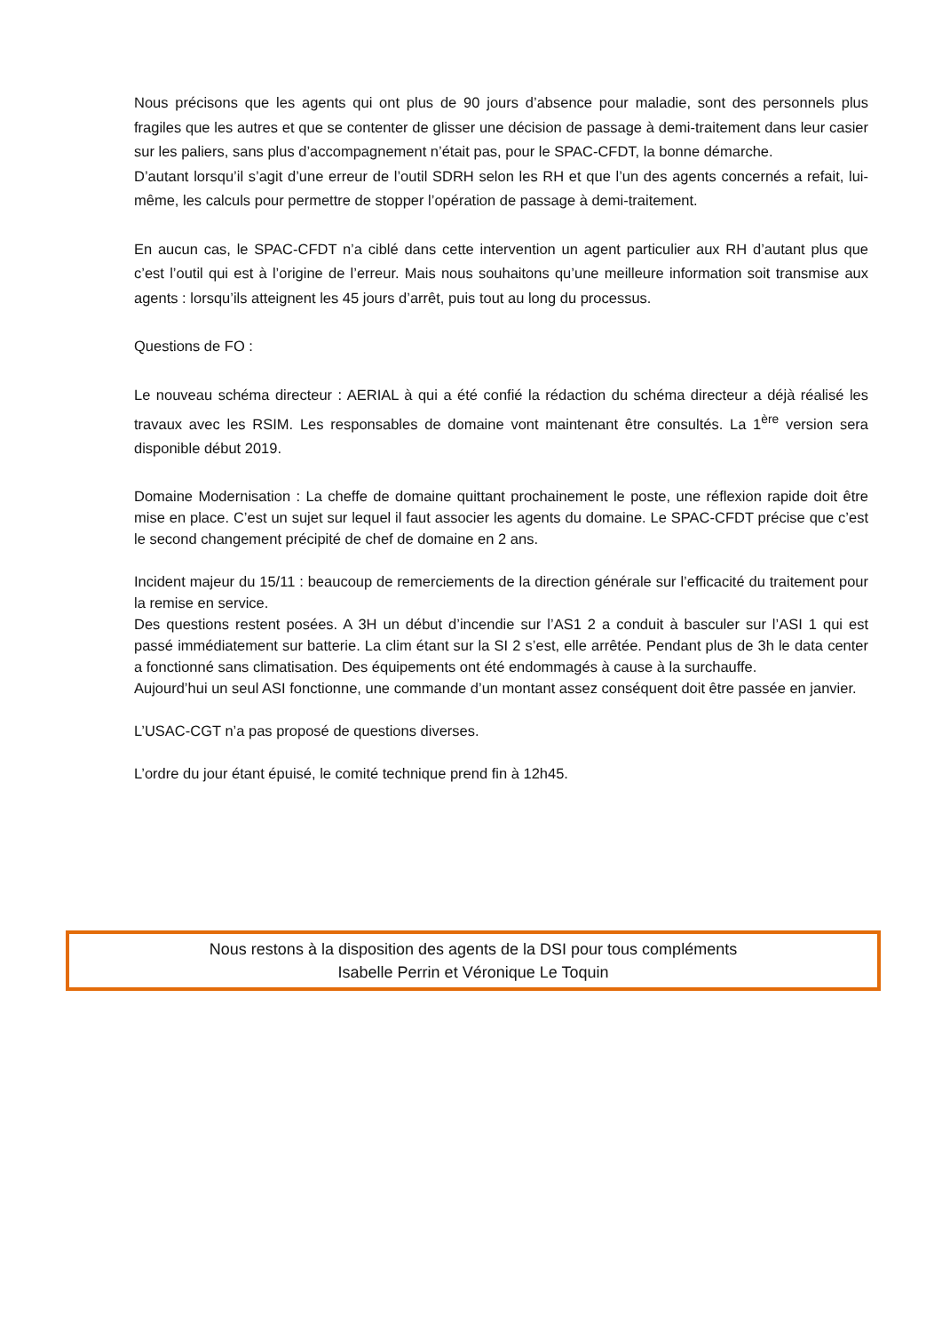Nous précisons que les agents qui ont plus de 90 jours d’absence pour maladie, sont des personnels plus fragiles que les autres et que se contenter de glisser une décision de passage à demi-traitement dans leur casier sur les paliers, sans plus d’accompagnement n’était pas, pour le SPAC-CFDT, la bonne démarche.
D’autant lorsqu’il s’agit d’une erreur de l’outil SDRH selon les RH et que l’un des agents concernés a refait, lui-même, les calculs pour permettre de stopper l’opération de passage à demi-traitement.
En aucun cas, le SPAC-CFDT n’a ciblé dans cette intervention un agent particulier aux RH d’autant plus que c’est l’outil qui est à l’origine de l’erreur. Mais nous souhaitons qu’une meilleure information soit transmise aux agents : lorsqu’ils atteignent les 45 jours d’arrêt, puis tout au long du processus.
Questions de FO :
Le nouveau schéma directeur : AERIAL à qui a été confié la rédaction du schéma directeur a déjà réalisé les travaux avec les RSIM. Les responsables de domaine vont maintenant être consultés. La 1<sup>ère</sup> version sera disponible début 2019.
Domaine Modernisation : La cheffe de domaine quittant prochainement le poste, une réflexion rapide doit être mise en place. C’est un sujet sur lequel il faut associer les agents du domaine. Le SPAC-CFDT précise que c’est le second changement précipité de chef de domaine en 2 ans.
Incident majeur du 15/11 : beaucoup de remerciements de la direction générale sur l’efficacité du traitement pour la remise en service.
Des questions restent posées. A 3H un début d’incendie sur l’AS1 2 a conduit à basculer sur l’ASI 1 qui est passé immédiatement sur batterie. La clim étant sur la SI 2 s’est, elle arrêtée. Pendant plus de 3h le data center a fonctionné sans climatisation. Des équipements ont été endommagés à cause à la surchauffe.
Aujourd’hui un seul ASI fonctionne, une commande d’un montant assez conséquent doit être passée en janvier.
L’USAC-CGT n’a pas proposé de questions diverses.
L’ordre du jour étant épuisé, le comité technique prend fin à 12h45.
Nous restons à la disposition des agents de la DSI pour tous compléments
Isabelle Perrin et Véronique Le Toquin